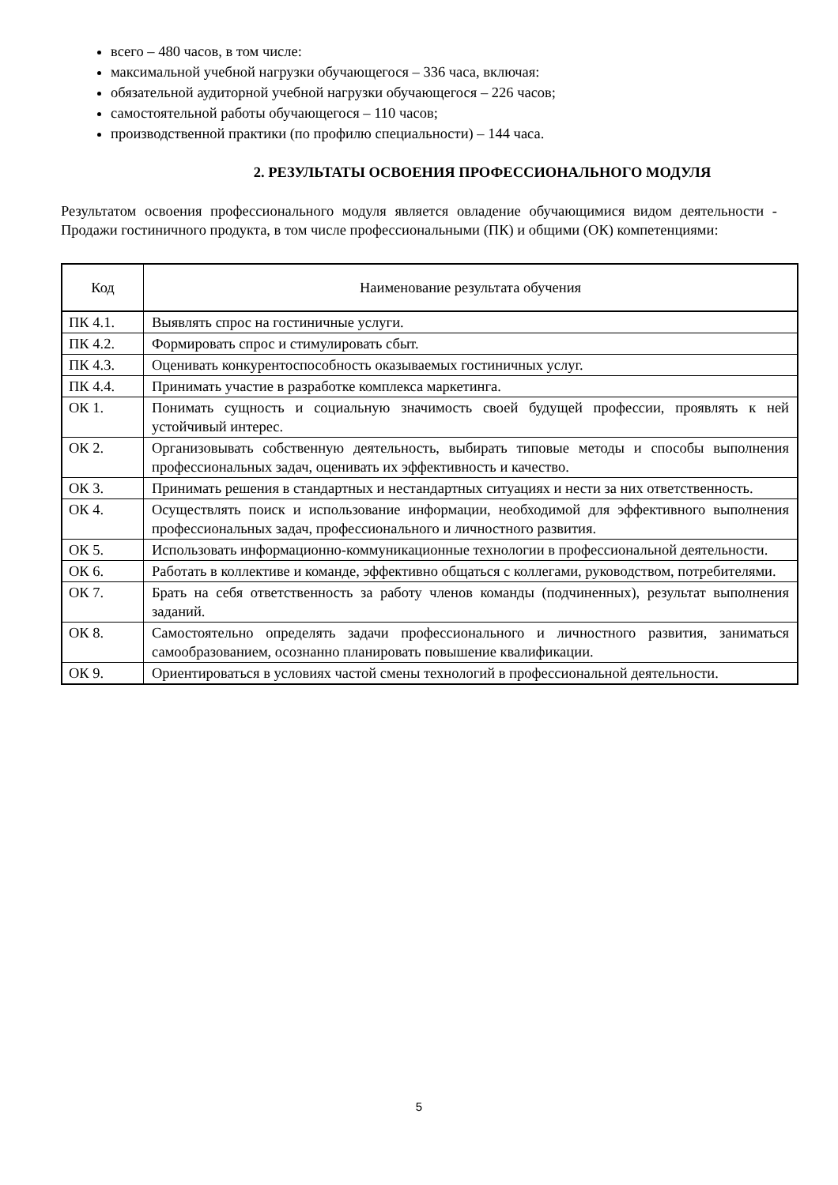всего – 480 часов, в том числе:
максимальной учебной нагрузки обучающегося – 336 часа, включая:
обязательной аудиторной учебной нагрузки обучающегося – 226 часов;
самостоятельной работы обучающегося – 110 часов;
производственной практики (по профилю специальности) – 144 часа.
2. РЕЗУЛЬТАТЫ ОСВОЕНИЯ ПРОФЕССИОНАЛЬНОГО МОДУЛЯ
Результатом освоения профессионального модуля является овладение обучающимися видом деятельности - Продажи гостиничного продукта, в том числе профессиональными (ПК) и общими (ОК) компетенциями:
| Код | Наименование результата обучения |
| --- | --- |
| ПК 4.1. | Выявлять спрос на гостиничные услуги. |
| ПК 4.2. | Формировать спрос и стимулировать сбыт. |
| ПК 4.3. | Оценивать конкурентоспособность оказываемых гостиничных услуг. |
| ПК 4.4. | Принимать участие в разработке комплекса маркетинга. |
| ОК 1. | Понимать сущность и социальную значимость своей будущей профессии, проявлять к ней устойчивый интерес. |
| ОК 2. | Организовывать собственную деятельность, выбирать типовые методы и способы выполнения профессиональных задач, оценивать их эффективность и качество. |
| ОК 3. | Принимать решения в стандартных и нестандартных ситуациях и нести за них ответственность. |
| ОК 4. | Осуществлять поиск и использование информации, необходимой для эффективного выполнения профессиональных задач, профессионального и личностного развития. |
| ОК 5. | Использовать информационно-коммуникационные технологии в профессиональной деятельности. |
| ОК 6. | Работать в коллективе и команде, эффективно общаться с коллегами, руководством, потребителями. |
| ОК 7. | Брать на себя ответственность за работу членов команды (подчиненных), результат выполнения заданий. |
| ОК 8. | Самостоятельно определять задачи профессионального и личностного развития, заниматься самообразованием, осознанно планировать повышение квалификации. |
| ОК 9. | Ориентироваться в условиях частой смены технологий в профессиональной деятельности. |
5